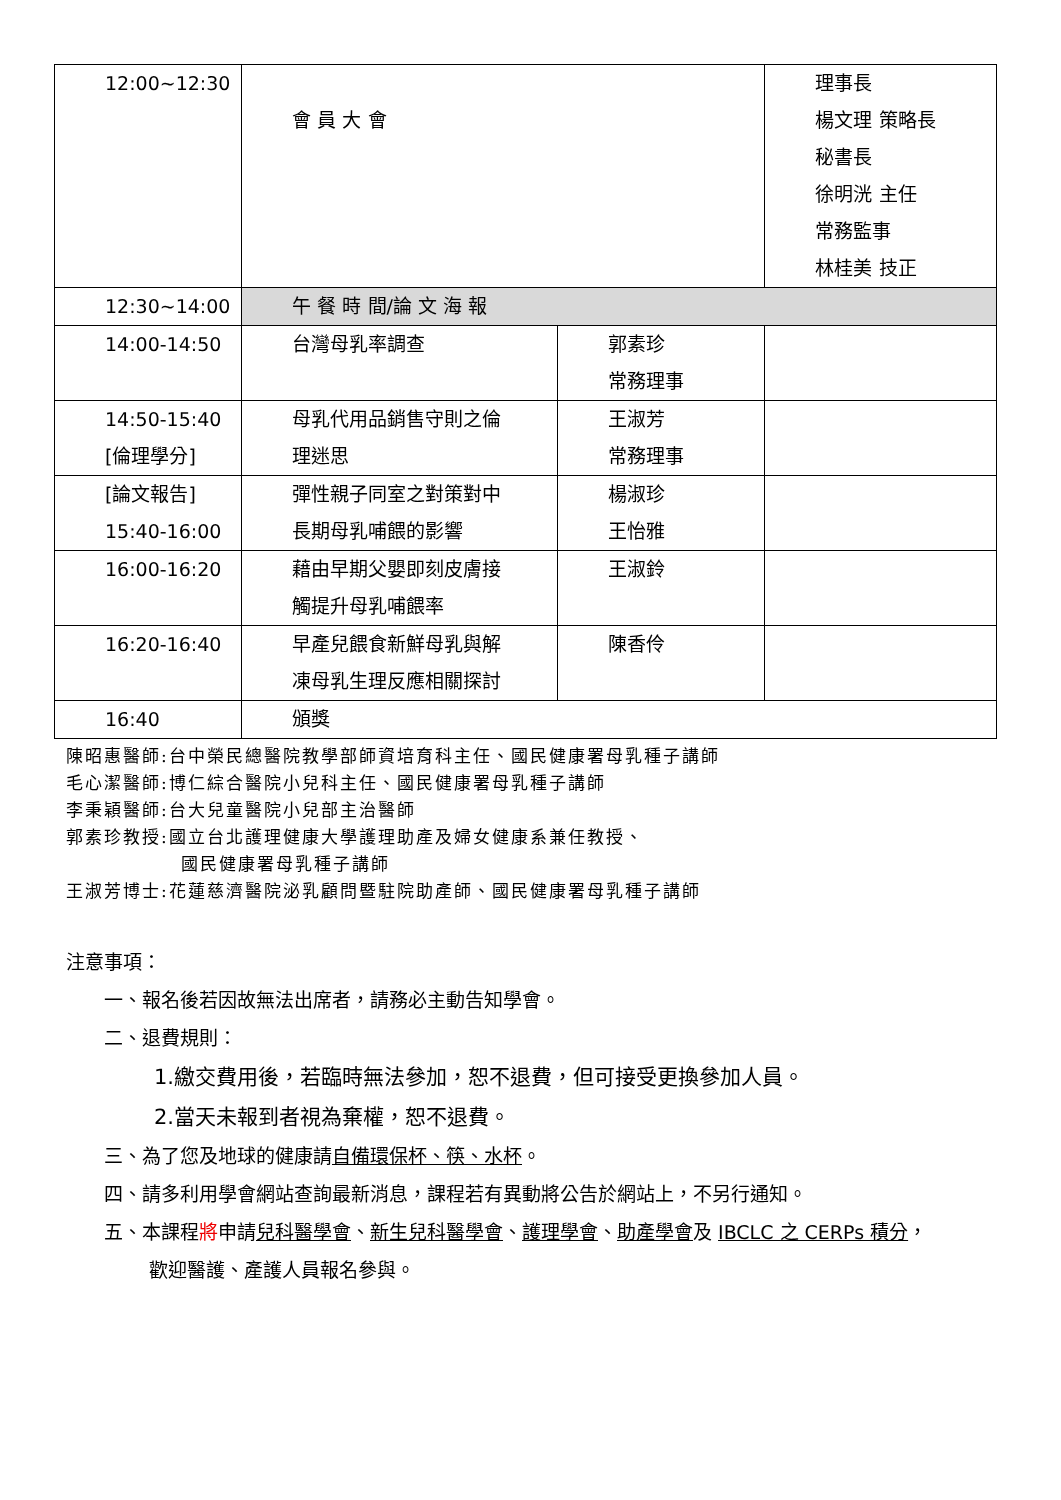| 12:00~12:30 | 會 員 大 會 | | 理事長 楊文理 策略長 秘書長 徐明洸 主任 常務監事 林桂美 技正 |
| 12:30~14:00 | 午 餐 時 間/論 文 海 報 | | |
| 14:00-14:50 | 台灣母乳率調查 | 郭素珍 常務理事 | |
| 14:50-15:40 [倫理學分] | 母乳代用品銷售守則之倫 理迷思 | 王淑芳 常務理事 | |
| [論文報告] 15:40-16:00 | 彈性親子同室之對策對中 長期母乳哺餵的影響 | 楊淑珍 王怡雅 | |
| 16:00-16:20 | 藉由早期父嬰即刻皮膚接 觸提升母乳哺餵率 | 王淑鈴 | |
| 16:20-16:40 | 早產兒餵食新鮮母乳與解 凍母乳生理反應相關探討 | 陳香伶 | |
| 16:40 | 頒獎 | | |
陳昭惠醫師:台中榮民總醫院教學部師資培育科主任、國民健康署母乳種子講師
毛心潔醫師:博仁綜合醫院小兒科主任、國民健康署母乳種子講師
李秉穎醫師:台大兒童醫院小兒部主治醫師
郭素珍教授:國立台北護理健康大學護理助產及婦女健康系兼任教授、
國民健康署母乳種子講師
王淑芳博士:花蓮慈濟醫院泌乳顧問暨駐院助產師、國民健康署母乳種子講師
注意事項：
一、報名後若因故無法出席者，請務必主動告知學會。
二、退費規則：
1.繳交費用後，若臨時無法參加，恕不退費，但可接受更換參加人員。
2.當天未報到者視為棄權，恕不退費。
三、為了您及地球的健康請自備環保杯、筷、水杯。
四、請多利用學會網站查詢最新消息，課程若有異動將公告於網站上，不另行通知。
五、本課程將申請兒科醫學會、新生兒科醫學會、護理學會、助產學會及 IBCLC 之 CERPs 積分，
歡迎醫護、產護人員報名參與。